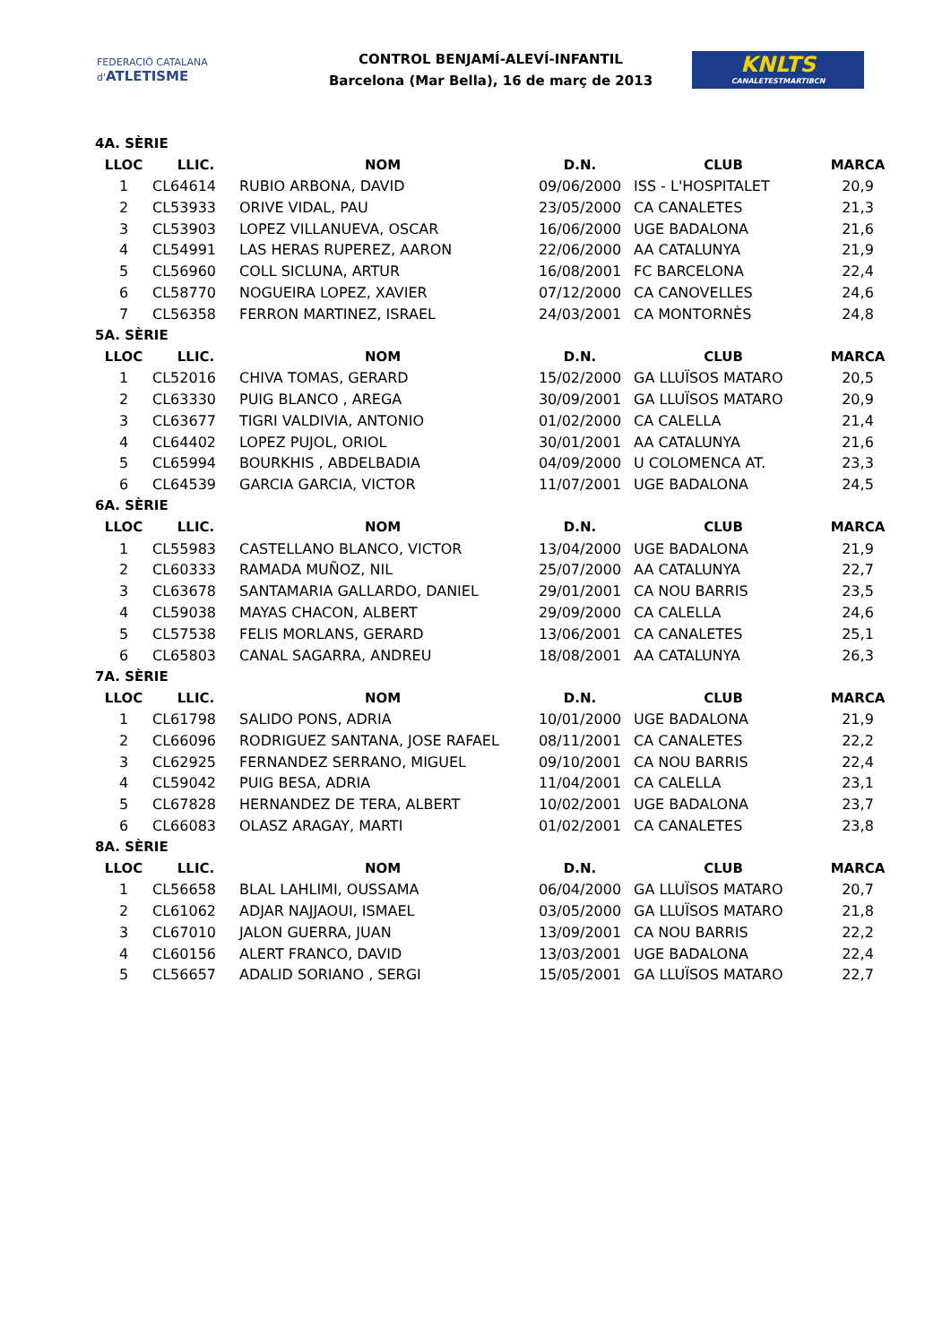FEDERACIÓ CATALANA d'ATLETISME
CONTROL BENJAMÍ-ALEVÍ-INFANTIL
Barcelona (Mar Bella), 16 de març de 2013
KNLTS
CANALETESTMARTIBCN
| 4A. SÈRIE | | | | | |
| LLOC | LLIC. | NOM | D.N. | CLUB | MARCA |
| 1 | CL64614 | RUBIO ARBONA, DAVID | 09/06/2000 | ISS - L'HOSPITALET | 20,9 |
| 2 | CL53933 | ORIVE VIDAL, PAU | 23/05/2000 | CA CANALETES | 21,3 |
| 3 | CL53903 | LOPEZ VILLANUEVA, OSCAR | 16/06/2000 | UGE BADALONA | 21,6 |
| 4 | CL54991 | LAS HERAS RUPEREZ, AARON | 22/06/2000 | AA CATALUNYA | 21,9 |
| 5 | CL56960 | COLL SICLUNA, ARTUR | 16/08/2001 | FC BARCELONA | 22,4 |
| 6 | CL58770 | NOGUEIRA LOPEZ, XAVIER | 07/12/2000 | CA CANOVELLES | 24,6 |
| 7 | CL56358 | FERRON MARTINEZ, ISRAEL | 24/03/2001 | CA MONTORNÈS | 24,8 |
| 5A. SÈRIE | | | | | |
| LLOC | LLIC. | NOM | D.N. | CLUB | MARCA |
| 1 | CL52016 | CHIVA TOMAS, GERARD | 15/02/2000 | GA LLUÏSOS MATARO | 20,5 |
| 2 | CL63330 | PUIG BLANCO , AREGA | 30/09/2001 | GA LLUÏSOS MATARO | 20,9 |
| 3 | CL63677 | TIGRI VALDIVIA, ANTONIO | 01/02/2000 | CA CALELLA | 21,4 |
| 4 | CL64402 | LOPEZ PUJOL, ORIOL | 30/01/2001 | AA CATALUNYA | 21,6 |
| 5 | CL65994 | BOURKHIS , ABDELBADIA | 04/09/2000 | U COLOMENCA AT. | 23,3 |
| 6 | CL64539 | GARCIA GARCIA, VICTOR | 11/07/2001 | UGE BADALONA | 24,5 |
| 6A. SÈRIE | | | | | |
| LLOC | LLIC. | NOM | D.N. | CLUB | MARCA |
| 1 | CL55983 | CASTELLANO BLANCO, VICTOR | 13/04/2000 | UGE BADALONA | 21,9 |
| 2 | CL60333 | RAMADA MUÑOZ, NIL | 25/07/2000 | AA CATALUNYA | 22,7 |
| 3 | CL63678 | SANTAMARIA GALLARDO, DANIEL | 29/01/2001 | CA NOU BARRIS | 23,5 |
| 4 | CL59038 | MAYAS CHACON, ALBERT | 29/09/2000 | CA CALELLA | 24,6 |
| 5 | CL57538 | FELIS MORLANS, GERARD | 13/06/2001 | CA CANALETES | 25,1 |
| 6 | CL65803 | CANAL SAGARRA, ANDREU | 18/08/2001 | AA CATALUNYA | 26,3 |
| 7A. SÈRIE | | | | | |
| LLOC | LLIC. | NOM | D.N. | CLUB | MARCA |
| 1 | CL61798 | SALIDO PONS, ADRIA | 10/01/2000 | UGE BADALONA | 21,9 |
| 2 | CL66096 | RODRIGUEZ SANTANA, JOSE RAFAEL | 08/11/2001 | CA CANALETES | 22,2 |
| 3 | CL62925 | FERNANDEZ SERRANO, MIGUEL | 09/10/2001 | CA NOU BARRIS | 22,4 |
| 4 | CL59042 | PUIG BESA, ADRIA | 11/04/2001 | CA CALELLA | 23,1 |
| 5 | CL67828 | HERNANDEZ DE TERA, ALBERT | 10/02/2001 | UGE BADALONA | 23,7 |
| 6 | CL66083 | OLASZ ARAGAY, MARTI | 01/02/2001 | CA CANALETES | 23,8 |
| 8A. SÈRIE | | | | | |
| LLOC | LLIC. | NOM | D.N. | CLUB | MARCA |
| 1 | CL56658 | BLAL LAHLIMI, OUSSAMA | 06/04/2000 | GA LLUÏSOS MATARO | 20,7 |
| 2 | CL61062 | ADJAR NAJJAOUI, ISMAEL | 03/05/2000 | GA LLUÏSOS MATARO | 21,8 |
| 3 | CL67010 | JALON GUERRA, JUAN | 13/09/2001 | CA NOU BARRIS | 22,2 |
| 4 | CL60156 | ALERT FRANCO, DAVID | 13/03/2001 | UGE BADALONA | 22,4 |
| 5 | CL56657 | ADALID SORIANO , SERGI | 15/05/2001 | GA LLUÏSOS MATARO | 22,7 |